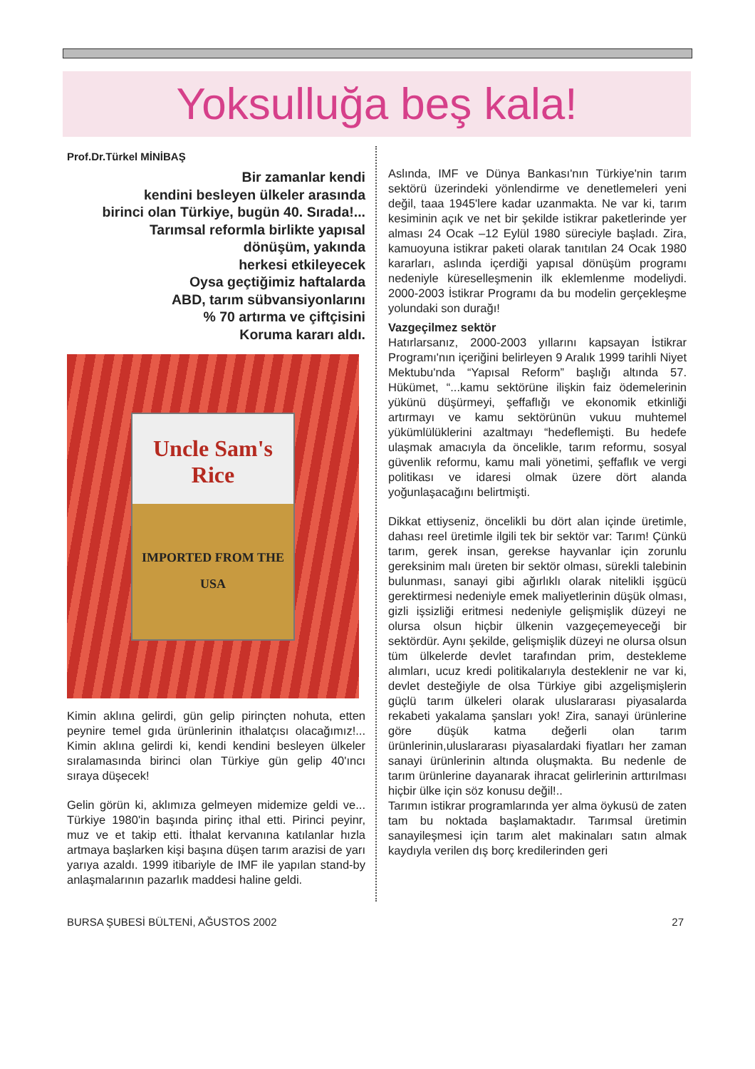Yoksulluğa beş kala!
Prof.Dr.Türkel MİNİBAŞ
Bir zamanlar kendi
kendini besleyen ülkeler arasında
birinci olan Türkiye, bugün 40. Sırada!...
Tarımsal reformla birlikte yapısal
dönüşüm, yakında
herkesi etkileyecek
Oysa geçtiğimiz haftalarda
ABD, tarım sübvansiyonlarını
% 70 artırma ve çiftçisini
Koruma kararı aldı.
Uncle Sam's
Rice
IMPORTED FROM THE USA
Kimin aklına gelirdi, gün gelip pirinçten nohuta, etten peynire temel gıda ürünlerinin ithalatçısı olacağımız!... Kimin aklına gelirdi ki, kendi kendini besleyen ülkeler sıralamasında birinci olan Türkiye gün gelip 40'ıncı sıraya düşecek!
Gelin görün ki, aklımıza gelmeyen midemize geldi ve... Türkiye 1980'in başında pirinç ithal etti. Pirinci peyinr, muz ve et takip etti. İthalat kervanına katılanlar hızla artmaya başlarken kişi başına düşen tarım arazisi de yarı yarıya azaldı. 1999 itibariyle de IMF ile yapılan stand-by anlaşmalarının pazarlık maddesi haline geldi.
Aslında, IMF ve Dünya Bankası'nın Türkiye'nin tarım sektörü üzerindeki yönlendirme ve denetlemeleri yeni değil, taaa 1945'lere kadar uzanmakta. Ne var ki, tarım kesiminin açık ve net bir şekilde istikrar paketlerinde yer alması 24 Ocak –12 Eylül 1980 süreciyle başladı. Zira, kamuoyuna istikrar paketi olarak tanıtılan 24 Ocak 1980 kararları, aslında içerdiği yapısal dönüşüm programı nedeniyle küreselleşmenin ilk eklemlenme modeliydi. 2000-2003 İstikrar Programı da bu modelin gerçekleşme yolundaki son durağı!
Vazgeçilmez sektör
Hatırlarsanız, 2000-2003 yıllarını kapsayan İstikrar Programı'nın içeriğini belirleyen 9 Aralık 1999 tarihli Niyet Mektubu'nda “Yapısal Reform” başlığı altında 57. Hükümet, “...kamu sektörüne ilişkin faiz ödemelerinin yükünü düşürmeyi, şeffaflığı ve ekonomik etkinliği artırmayı ve kamu sektörünün vukuu muhtemel yükümlülüklerini azaltmayı “hedeflemişti. Bu hedefe ulaşmak amacıyla da öncelikle, tarım reformu, sosyal güvenlik reformu, kamu mali yönetimi, şeffaflık ve vergi politikası ve idaresi olmak üzere dört alanda yoğunlaşacağını belirtmişti.
Dikkat ettiyseniz, öncelikli bu dört alan içinde üretimle, dahası reel üretimle ilgili tek bir sektör var: Tarım! Çünkü tarım, gerek insan, gerekse hayvanlar için zorunlu gereksinim malı üreten bir sektör olması, sürekli talebinin bulunması, sanayi gibi ağırlıklı olarak nitelikli işgücü gerektirmesi nedeniyle emek maliyetlerinin düşük olması, gizli işsizliği eritmesi nedeniyle gelişmişlik düzeyi ne olursa olsun hiçbir ülkenin vazgeçemeyeceği bir sektördür. Aynı şekilde, gelişmişlik düzeyi ne olursa olsun tüm ülkelerde devlet tarafından prim, destekleme alımları, ucuz kredi politikalarıyla desteklenir ne var ki, devlet desteğiyle de olsa Türkiye gibi azgelişmişlerin güçlü tarım ülkeleri olarak uluslararası piyasalarda rekabeti yakalama şansları yok! Zira, sanayi ürünlerine göre düşük katma değerli olan tarım ürünlerinin,uluslararası piyasalardaki fiyatları her zaman sanayi ürünlerinin altında oluşmakta. Bu nedenle de tarım ürünlerine dayanarak ihracat gelirlerinin arttırılması hiçbir ülke için söz konusu değil!..
Tarımın istikrar programlarında yer alma öykusü de zaten tam bu noktada başlamaktadır. Tarımsal üretimin sanayileşmesi için tarım alet makinaları satın almak kaydıyla verilen dış borç kredilerinden geri
BURSA ŞUBESİ BÜLTENİ, AĞUSTOS 2002 27